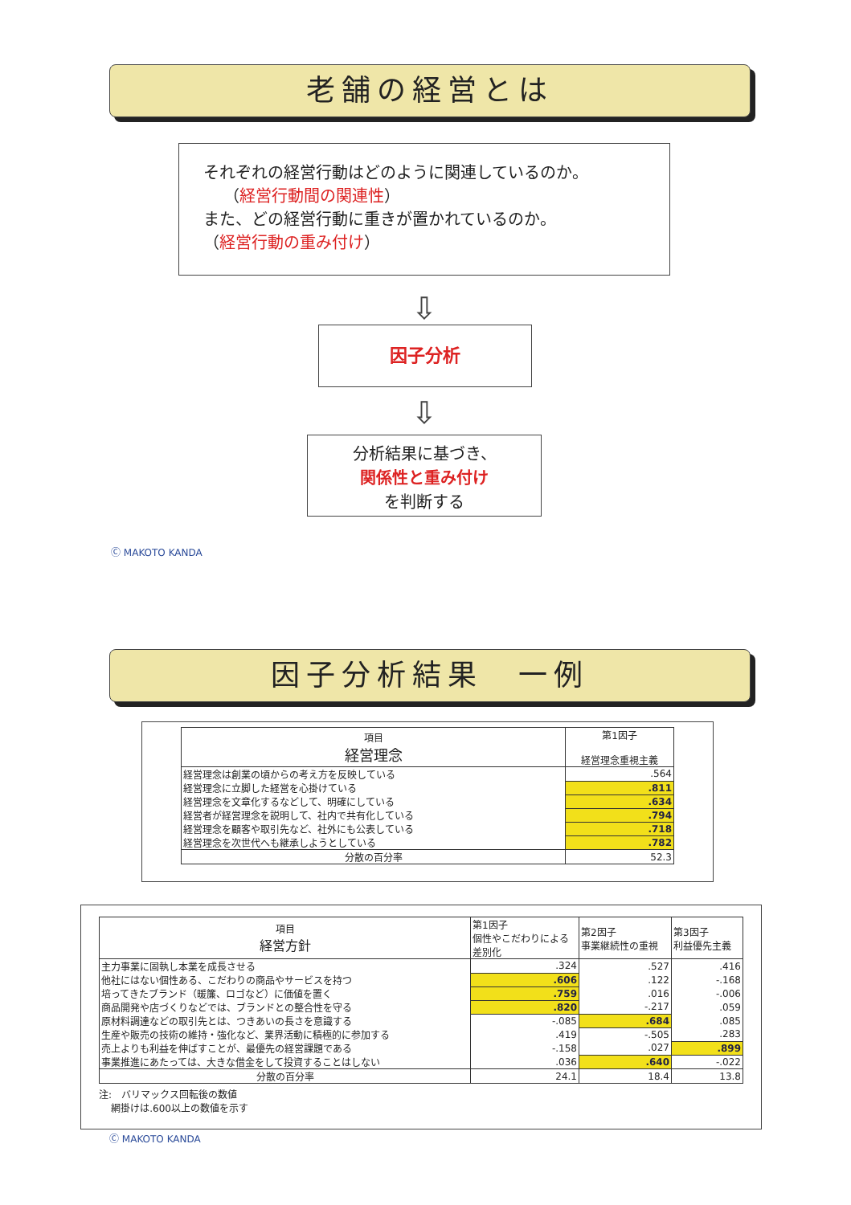老舗の経営とは
それぞれの経営行動はどのように関連しているのか。
（経営行動間の関連性）
また、どの経営行動に重きが置かれているのか。
（経営行動の重み付け）
⇩
因子分析
⇩
分析結果に基づき、
関係性と重み付け
を判断する
Ⓒ MAKOTO KANDA
因子分析結果　一例
| 項目 経営理念 | 第1因子 経営理念重視主義 |
| 経営理念は創業の頃からの考え方を反映している | .564 |
| 経営理念に立脚した経営を心掛けている | .811 |
| 経営理念を文章化するなどして、明確にしている | .634 |
| 経営者が経営理念を説明して、社内で共有化している | .794 |
| 経営理念を顧客や取引先など、社外にも公表している | .718 |
| 経営理念を次世代へも継承しようとしている | .782 |
| 分散の百分率 | 52.3 |
| 項目 経営方針 | 第1因子 個性やこだわりによる差別化 | 第2因子 事業継続性の重視 | 第3因子 利益優先主義 |
| 主力事業に固執し本業を成長させる | .324 | .527 | .416 |
| 他社にはない個性ある、こだわりの商品やサービスを持つ | .606 | .122 | -.168 |
| 培ってきたブランド（暖簾、ロゴなど）に価値を置く | .759 | .016 | -.006 |
| 商品開発や店づくりなどでは、ブランドとの整合性を守る | .820 | -.217 | .059 |
| 原材料調達などの取引先とは、つきあいの長さを意識する | -.085 | .684 | .085 |
| 生産や販売の技術の維持・強化など、業界活動に積極的に参加する | .419 | -.505 | .283 |
| 売上よりも利益を伸ばすことが、最優先の経営課題である | -.158 | .027 | .899 |
| 事業推進にあたっては、大きな借金をして投資することはしない | .036 | .640 | -.022 |
| 分散の百分率 | 24.1 | 18.4 | 13.8 |
注:　バリマックス回転後の数値
網掛けは.600以上の数値を示す
Ⓒ MAKOTO KANDA